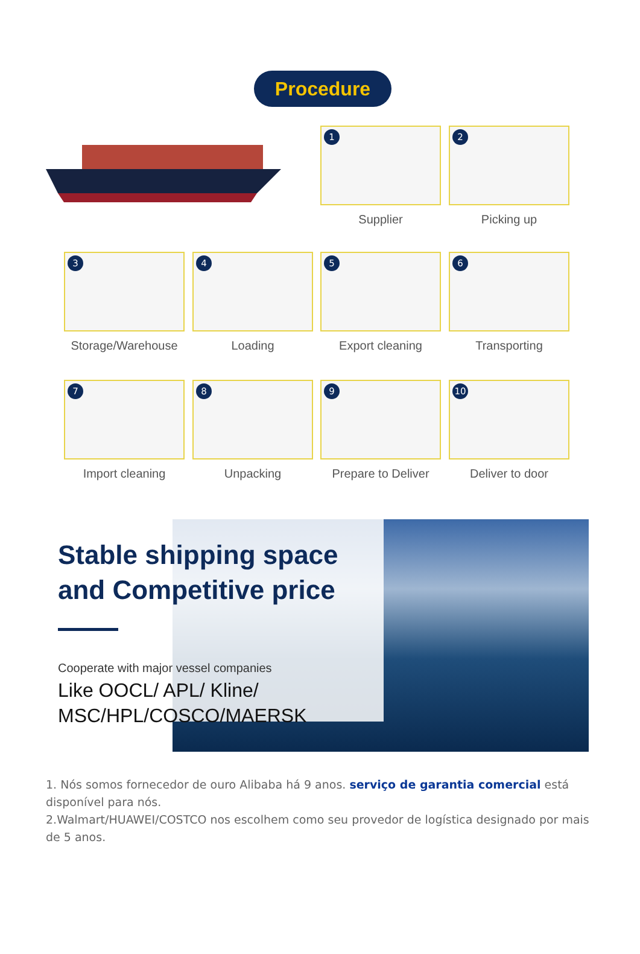Procedure
1
Supplier
2
Picking up
3
Storage/Warehouse
4
Loading
5
Export cleaning
6
Transporting
7
Import cleaning
8
Unpacking
9
Prepare to Deliver
10
Deliver to door
Stable shipping space and Competitive price
Cooperate with major vessel companies
Like OOCL/ APL/ Kline/ MSC/HPL/COSCO/MAERSK
1. Nós somos fornecedor de ouro Alibaba há 9 anos. serviço de garantia comercial está disponível para nós.
2.Walmart/HUAWEI/COSTCO nos escolhem como seu provedor de logística designado por mais de 5 anos.